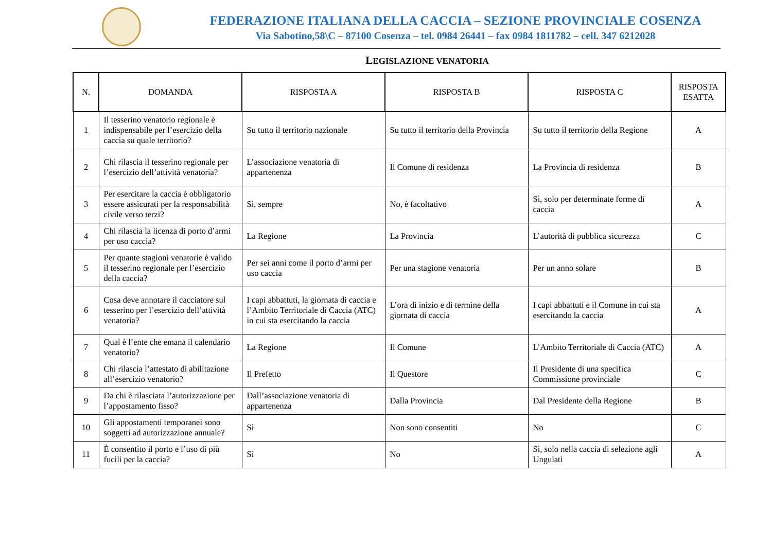FEDERAZIONE ITALIANA DELLA CACCIA – SEZIONE PROVINCIALE COSENZA
Via Sabotino,58\C – 87100 Cosenza – tel. 0984 26441 – fax 0984 1811782 – cell. 347 6212028
LEGISLAZIONE VENATORIA
| N. | DOMANDA | RISPOSTA A | RISPOSTA B | RISPOSTA C | RISPOSTA ESATTA |
| --- | --- | --- | --- | --- | --- |
| 1 | Il tesserino venatorio regionale è indispensabile per l’esercizio della caccia su quale territorio? | Su tutto il territorio nazionale | Su tutto il territorio della Provincia | Su tutto il territorio della Regione | A |
| 2 | Chi rilascia il tesserino regionale per l’esercizio dell’attività venatoria? | L’associazione venatoria di appartenenza | Il Comune di residenza | La Provincia di residenza | B |
| 3 | Per esercitare la caccia è obbligatorio essere assicurati per la responsabilità civile verso terzi? | Sì, sempre | No, è facoltativo | Sì, solo per determinate forme di caccia | A |
| 4 | Chi rilascia la licenza di porto d’armi per uso caccia? | La Regione | La Provincia | L’autorità di pubblica sicurezza | C |
| 5 | Per quante stagioni venatorie è valido il tesserino regionale per l’esercizio della caccia? | Per sei anni come il porto d’armi per uso caccia | Per una stagione venatoria | Per un anno solare | B |
| 6 | Cosa deve annotare il cacciatore sul tesserino per l’esercizio dell’attività venatoria? | I capi abbattuti, la giornata di caccia e l’Ambito Territoriale di Caccia (ATC) in cui sta esercitando la caccia | L’ora di inizio e di termine della giornata di caccia | I capi abbattuti e il Comune in cui sta esercitando la caccia | A |
| 7 | Qual è l’ente che emana il calendario venatorio? | La Regione | Il Comune | L’Ambito Territoriale di Caccia (ATC) | A |
| 8 | Chi rilascia l’attestato di abilitazione all’esercizio venatorio? | Il Prefetto | Il Questore | Il Presidente di una specifica Commissione provinciale | C |
| 9 | Da chi è rilasciata l’autorizzazione per l’appostamento fisso? | Dall’associazione venatoria di appartenenza | Dalla Provincia | Dal Presidente della Regione | B |
| 10 | Gli appostamenti temporanei sono soggetti ad autorizzazione annuale? | Sì | Non sono consentiti | No | C |
| 11 | È consentito il porto e l’uso di più fucili per la caccia? | Sì | No | Sì, solo nella caccia di selezione agli Ungulati | A |